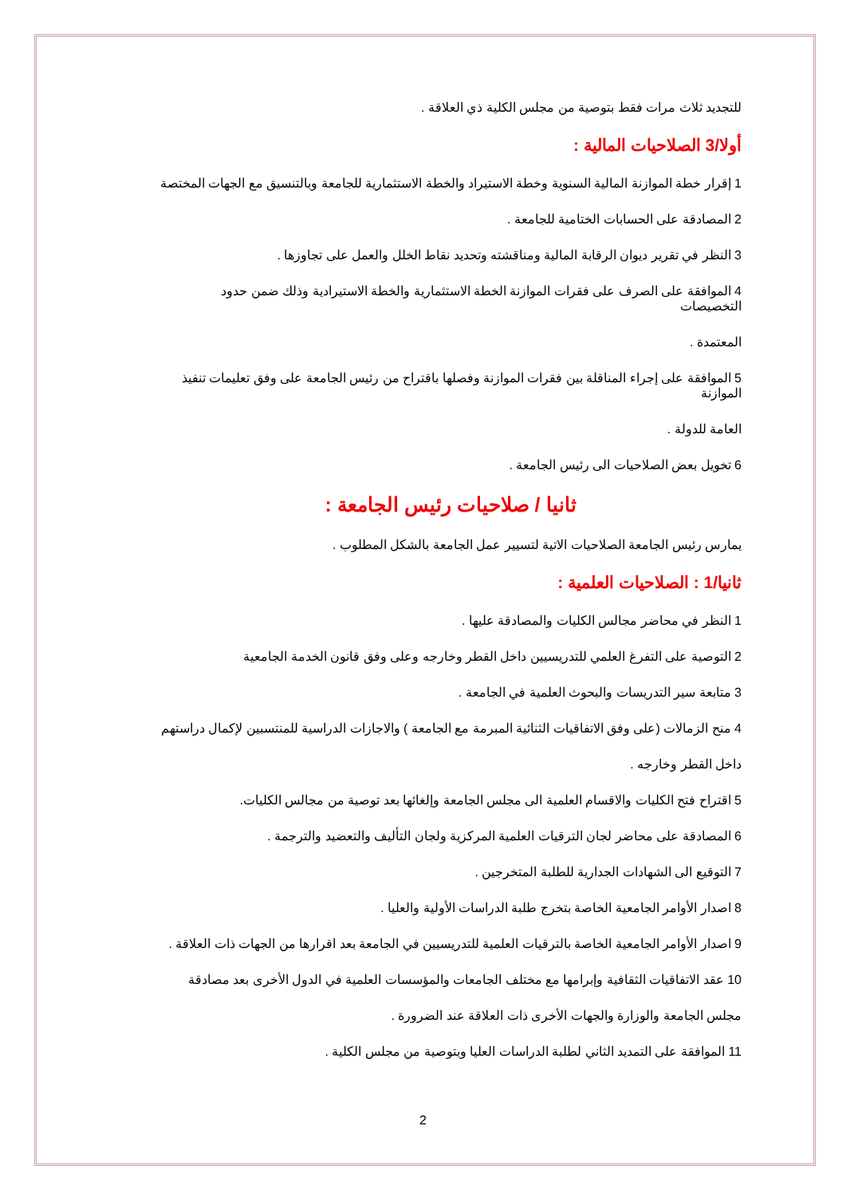للتجديد ثلاث مرات فقط بتوصية من مجلس الكلية ذي العلاقة .
أولا/3 الصلاحيات المالية :
1 إقرار خطة الموازنة المالية السنوية وخطة الاستيراد والخطة الاستثمارية للجامعة وبالتنسيق مع الجهات المختصة
2 المصادقة على الحسابات الختامية للجامعة .
3 النظر في تقرير ديوان الرقابة المالية ومناقشته وتحديد نقاط الخلل والعمل على تجاوزها .
4 الموافقة على الصرف على فقرات الموازنة الخطة الاستثمارية والخطة الاستيرادية وذلك ضمن حدود التخصيصات
المعتمدة .
5 الموافقة على إجراء المناقلة بين فقرات الموازنة وفصلها باقتراح من رئيس الجامعة على وفق تعليمات تنفيذ الموازنة
العامة للدولة .
6 تخويل بعض الصلاحيات الى رئيس الجامعة .
ثانيا / صلاحيات رئيس الجامعة :
يمارس رئيس الجامعة الصلاحيات الاتية لتسيير عمل الجامعة بالشكل المطلوب .
ثانيا/1 : الصلاحيات العلمية :
1 النظر في محاضر مجالس الكليات والمصادقة عليها .
2 التوصية على التفرغ العلمي للتدريسيين داخل القطر وخارجه وعلى وفق قانون الخدمة الجامعية
3 متابعة سير التدريسات والبحوث العلمية في الجامعة .
4 منح الزمالات (على وفق الاتفاقيات الثنائية المبرمة مع الجامعة ) والاجازات الدراسية للمنتسبين لإكمال دراستهم
داخل القطر وخارجه .
5 اقتراح فتح الكليات والاقسام العلمية الى مجلس الجامعة وإلغائها بعد توصية من مجالس الكليات.
6 المصادقة على محاضر لجان الترقيات العلمية المركزية ولجان التأليف والتعضيد والترجمة .
7 التوقيع الى الشهادات الجدارية للطلبة المتخرجين .
8 اصدار الأوامر الجامعية الخاصة بتخرج طلبة الدراسات الأولية والعليا .
9 اصدار الأوامر الجامعية الخاصة بالترقيات العلمية للتدريسيين في الجامعة بعد اقرارها من الجهات ذات العلاقة .
10 عقد الاتفاقيات الثقافية وإبرامها مع مختلف الجامعات والمؤسسات العلمية في الدول الأخرى بعد مصادقة
مجلس الجامعة والوزارة والجهات الأخرى ذات العلاقة عند الضرورة .
11 الموافقة على التمديد الثاني لطلبة الدراسات العليا وبتوصية من مجلس الكلية .
2